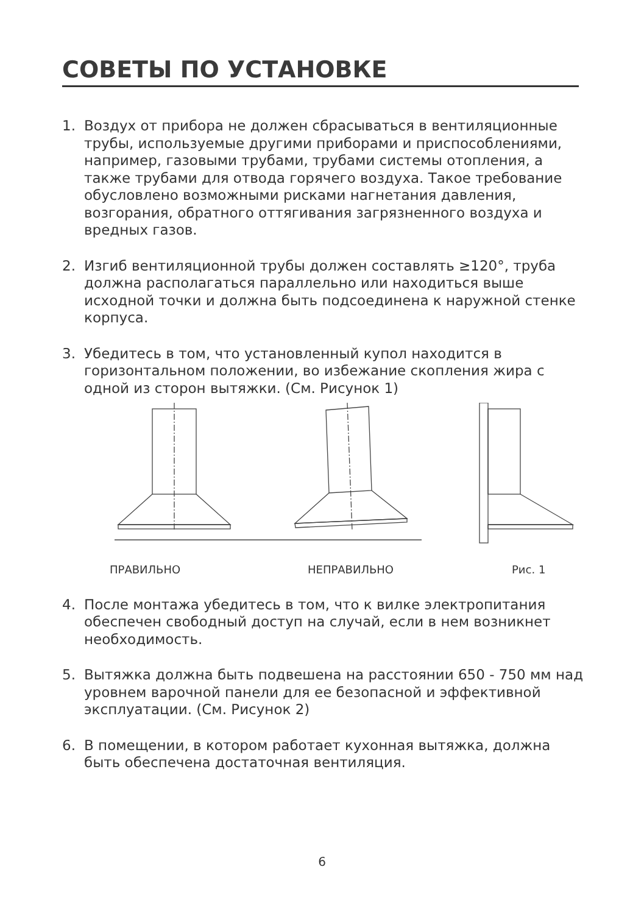СОВЕТЫ ПО УСТАНОВКЕ
1. Воздух от прибора не должен сбрасываться в вентиляционные трубы, используемые другими приборами и приспособлениями, например, газовыми трубами, трубами системы отопления, а также трубами для отвода горячего воздуха. Такое требование обусловлено возможными рисками нагнетания давления, возгорания, обратного оттягивания загрязненного воздуха и вредных газов.
2. Изгиб вентиляционной трубы должен составлять ≥120°, труба должна располагаться параллельно или находиться выше исходной точки и должна быть подсоединена к наружной стенке корпуса.
3. Убедитесь в том, что установленный купол находится в горизонтальном положении, во избежание скопления жира с одной из сторон вытяжки. (См. Рисунок 1)
ПРАВИЛЬНО НЕПРАВИЛЬНО Рис. 1
4. После монтажа убедитесь в том, что к вилке электропитания обеспечен свободный доступ на случай, если в нем возникнет необходимость.
5. Вытяжка должна быть подвешена на расстоянии 650 - 750 мм над уровнем варочной панели для ее безопасной и эффективной эксплуатации. (См. Рисунок 2)
6. В помещении, в котором работает кухонная вытяжка, должна быть обеспечена достаточная вентиляция.
6